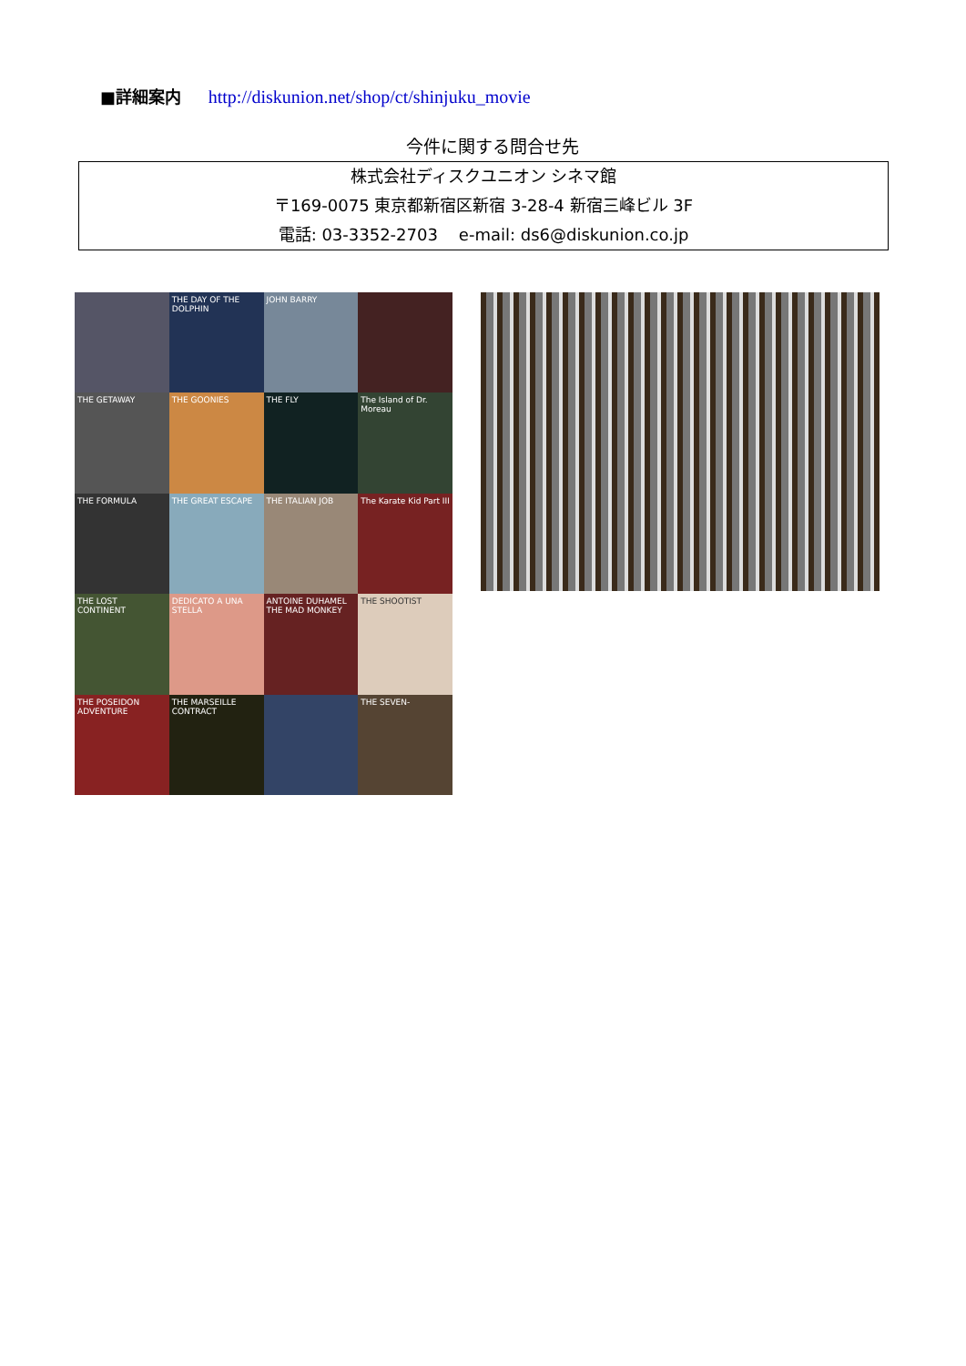■詳細案内 http://diskunion.net/shop/ct/shinjuku_movie
今件に関する問合せ先
株式会社ディスクユニオン シネマ館
〒169-0075 東京都新宿区新宿 3-28-4 新宿三峰ビル 3F
電話: 03-3352-2703 e-mail: ds6@diskunion.co.jp
THE DAY OF THE DOLPHIN
JOHN BARRY
THE GETAWAY
THE GOONIES
THE FLY
The Island of Dr. Moreau
THE FORMULA
THE GREAT ESCAPE
THE ITALIAN JOB
The Karate Kid Part III
THE LOST CONTINENT
DEDICATO A UNA STELLA
ANTOINE DUHAMEL THE MAD MONKEY
THE SHOOTIST
THE POSEIDON ADVENTURE
THE MARSEILLE CONTRACT
THE SEVEN-